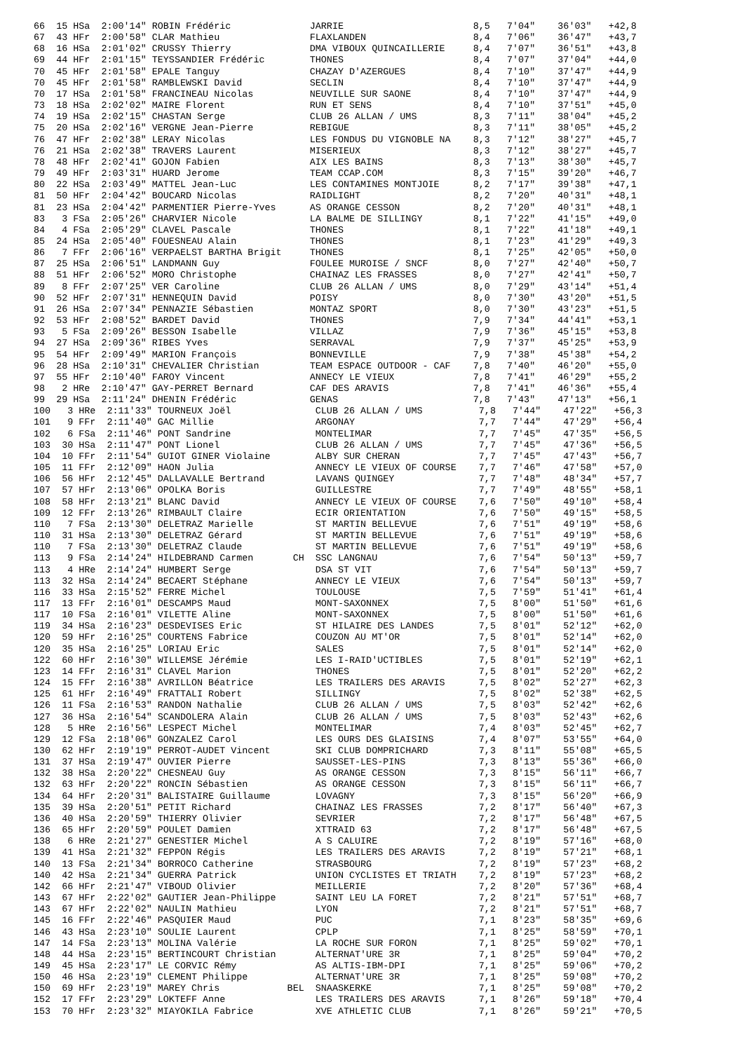66  15 HSa  2:00'14" ROBIN Frédéric              JARRIE                       8,5   7'04"    36'03"   +42,8
67  43 HFr  2:00'58" CLAR Mathieu                FLAXLANDEN                   8,4   7'06"    36'47"   +43,7
68  16 HSa  2:01'02" CRUSSY Thierry              DMA VIBOUX QUINCAILLERIE     8,4   7'07"    36'51"   +43,8
69  44 HFr  2:01'15" TEYSSANDIER Frédéric        THONES                       8,4   7'07"    37'04"   +44,0
70  45 HFr  2:01'58" EPALE Tanguy                CHAZAY D'AZERGUES            8,4   7'10"    37'47"   +44,9
70  45 HFr  2:01'58" RAMBLEWSKI David            SECLIN                       8,4   7'10"    37'47"   +44,9
70  17 HSa  2:01'58" FRANCINEAU Nicolas          NEUVILLE SUR SAONE           8,4   7'10"    37'47"   +44,9
73  18 HSa  2:02'02" MAIRE Florent               RUN ET SENS                  8,4   7'10"    37'51"   +45,0
74  19 HSa  2:02'15" CHASTAN Serge               CLUB 26 ALLAN / UMS          8,3   7'11"    38'04"   +45,2
75  20 HSa  2:02'16" VERGNE Jean-Pierre          REBIGUE                      8,3   7'11"    38'05"   +45,2
76  47 HFr  2:02'38" LERAY Nicolas               LES FONDUS DU VIGNOBLE NA    8,3   7'12"    38'27"   +45,7
76  21 HSa  2:02'38" TRAVERS Laurent             MISERIEUX                    8,3   7'12"    38'27"   +45,7
78  48 HFr  2:02'41" GOJON Fabien                AIX LES BAINS                8,3   7'13"    38'30"   +45,7
79  49 HFr  2:03'31" HUARD Jerome                TEAM CCAP.COM                8,3   7'15"    39'20"   +46,7
80  22 HSa  2:03'49" MATTEL Jean-Luc             LES CONTAMINES MONTJOIE      8,2   7'17"    39'38"   +47,1
81  50 HFr  2:04'42" BOUCARD Nicolas             RAIDLIGHT                    8,2   7'20"    40'31"   +48,1
81  23 HSa  2:04'42" PARMENTIER Pierre-Yves      AS ORANGE CESSON             8,2   7'20"    40'31"   +48,1
83   3 FSa  2:05'26" CHARVIER Nicole             LA BALME DE SILLINGY         8,1   7'22"    41'15"   +49,0
84   4 FSa  2:05'29" CLAVEL Pascale              THONES                       8,1   7'22"    41'18"   +49,1
85  24 HSa  2:05'40" FOUESNEAU Alain             THONES                       8,1   7'23"    41'29"   +49,3
86   7 FFr  2:06'16" VERPAELST BARTHA Brigit     THONES                       8,1   7'25"    42'05"   +50,0
87  25 HSa  2:06'51" LANDMANN Guy                FOULEE MUROISE / SNCF        8,0   7'27"    42'40"   +50,7
88  51 HFr  2:06'52" MORO Christophe             CHAINAZ LES FRASSES          8,0   7'27"    42'41"   +50,7
89   8 FFr  2:07'25" VER Caroline                CLUB 26 ALLAN / UMS          8,0   7'29"    43'14"   +51,4
90  52 HFr  2:07'31" HENNEQUIN David             POISY                        8,0   7'30"    43'20"   +51,5
91  26 HSa  2:07'34" PENNAZIE Sébastien          MONTAZ SPORT                 8,0   7'30"    43'23"   +51,5
92  53 HFr  2:08'52" BARDET David                THONES                       7,9   7'34"    44'41"   +53,1
93   5 FSa  2:09'26" BESSON Isabelle             VILLAZ                       7,9   7'36"    45'15"   +53,8
94  27 HSa  2:09'36" RIBES Yves                  SERRAVAL                     7,9   7'37"    45'25"   +53,9
95  54 HFr  2:09'49" MARION François             BONNEVILLE                   7,9   7'38"    45'38"   +54,2
96  28 HSa  2:10'31" CHEVALIER Christian         TEAM ESPACE OUTDOOR - CAF    7,8   7'40"    46'20"   +55,0
97  55 HFr  2:10'40" FAROY Vincent               ANNECY LE VIEUX              7,8   7'41"    46'29"   +55,2
98   2 HRe  2:10'47" GAY-PERRET Bernard          CAF DES ARAVIS               7,8   7'41"    46'36"   +55,4
99  29 HSa  2:11'24" DHENIN Frédéric             GENAS                        7,8   7'43"    47'13"   +56,1
100   3 HRe  2:11'33" TOURNEUX Joël               CLUB 26 ALLAN / UMS          7,8   7'44"    47'22"   +56,3
101   9 FFr  2:11'40" GAC Millie                  ARGONAY                      7,7   7'44"    47'29"   +56,4
102   6 FSa  2:11'46" PONT Sandrine               MONTELIMAR                   7,7   7'45"    47'35"   +56,5
103  30 HSa  2:11'47" PONT Lionel                 CLUB 26 ALLAN / UMS          7,7   7'45"    47'36"   +56,5
104  10 FFr  2:11'54" GUIOT GINER Violaine        ALBY SUR CHERAN              7,7   7'45"    47'43"   +56,7
105  11 FFr  2:12'09" HAON Julia                  ANNECY LE VIEUX OF COURSE    7,7   7'46"    47'58"   +57,0
106  56 HFr  2:12'45" DALLAVALLE Bertrand         LAVANS QUINGEY               7,7   7'48"    48'34"   +57,7
107  57 HFr  2:13'06" OPOLKA Boris                GUILLESTRE                   7,7   7'49"    48'55"   +58,1
108  58 HFr  2:13'21" BLANC David                 ANNECY LE VIEUX OF COURSE    7,6   7'50"    49'10"   +58,4
109  12 FFr  2:13'26" RIMBAULT Claire             ECIR ORIENTATION             7,6   7'50"    49'15"   +58,5
110   7 FSa  2:13'30" DELETRAZ Marielle           ST MARTIN BELLEVUE           7,6   7'51"    49'19"   +58,6
110  31 HSa  2:13'30" DELETRAZ Gérard             ST MARTIN BELLEVUE           7,6   7'51"    49'19"   +58,6
110   7 FSa  2:13'30" DELETRAZ Claude             ST MARTIN BELLEVUE           7,6   7'51"    49'19"   +58,6
113   9 FSa  2:14'24" HILDEBRAND Carmen       CH  SSC LANGNAU                  7,6   7'54"    50'13"   +59,7
113   4 HRe  2:14'24" HUMBERT Serge               DSA ST VIT                   7,6   7'54"    50'13"   +59,7
113  32 HSa  2:14'24" BECAERT Stéphane            ANNECY LE VIEUX              7,6   7'54"    50'13"   +59,7
116  33 HSa  2:15'52" FERRE Michel                TOULOUSE                     7,5   7'59"    51'41"   +61,4
117  13 FFr  2:16'01" DESCAMPS Maud               MONT-SAXONNEX                7,5   8'00"    51'50"   +61,6
117  10 FSa  2:16'01" VILETTE Aline               MONT-SAXONNEX                7,5   8'00"    51'50"   +61,6
119  34 HSa  2:16'23" DESDEVISES Eric             ST HILAIRE DES LANDES        7,5   8'01"    52'12"   +62,0
120  59 HFr  2:16'25" COURTENS Fabrice            COUZON AU MT'OR              7,5   8'01"    52'14"   +62,0
120  35 HSa  2:16'25" LORIAU Eric                 SALES                        7,5   8'01"    52'14"   +62,0
122  60 HFr  2:16'30" WILLEMSE Jérémie            LES I-RAID'UCTIBLES          7,5   8'01"    52'19"   +62,1
123  14 FFr  2:16'31" CLAVEL Marion               THONES                       7,5   8'01"    52'20"   +62,2
124  15 FFr  2:16'38" AVRILLON Béatrice           LES TRAILERS DES ARAVIS      7,5   8'02"    52'27"   +62,3
125  61 HFr  2:16'49" FRATTALI Robert             SILLINGY                     7,5   8'02"    52'38"   +62,5
126  11 FSa  2:16'53" RANDON Nathalie             CLUB 26 ALLAN / UMS          7,5   8'03"    52'42"   +62,6
127  36 HSa  2:16'54" SCANDOLERA Alain            CLUB 26 ALLAN / UMS          7,5   8'03"    52'43"   +62,6
128   5 HRe  2:16'56" LESPECT Michel              MONTELIMAR                   7,4   8'03"    52'45"   +62,7
129  12 FSa  2:18'06" GONZALEZ Carol              LES OURS DES GLAISINS        7,4   8'07"    53'55"   +64,0
130  62 HFr  2:19'19" PERROT-AUDET Vincent        SKI CLUB DOMPRICHARD         7,3   8'11"    55'08"   +65,5
131  37 HSa  2:19'47" OUVIER Pierre               SAUSSET-LES-PINS             7,3   8'13"    55'36"   +66,0
132  38 HSa  2:20'22" CHESNEAU Guy                AS ORANGE CESSON             7,3   8'15"    56'11"   +66,7
132  63 HFr  2:20'22" RONCIN Sébastien            AS ORANGE CESSON             7,3   8'15"    56'11"   +66,7
134  64 HFr  2:20'31" BALISTAIRE Guillaume        LOVAGNY                      7,3   8'15"    56'20"   +66,9
135  39 HSa  2:20'51" PETIT Richard               CHAINAZ LES FRASSES          7,2   8'17"    56'40"   +67,3
136  40 HSa  2:20'59" THIERRY Olivier             SEVRIER                      7,2   8'17"    56'48"   +67,5
136  65 HFr  2:20'59" POULET Damien               XTTRAID 63                   7,2   8'17"    56'48"   +67,5
138   6 HRe  2:21'27" GENESTIER Michel            A S CALUIRE                  7,2   8'19"    57'16"   +68,0
139  41 HSa  2:21'32" FEPPON Régis                LES TRAILERS DES ARAVIS      7,2   8'19"    57'21"   +68,1
140  13 FSa  2:21'34" BORROCO Catherine           STRASBOURG                   7,2   8'19"    57'23"   +68,2
140  42 HSa  2:21'34" GUERRA Patrick              UNION CYCLISTES ET TRIATH    7,2   8'19"    57'23"   +68,2
142  66 HFr  2:21'47" VIBOUD Olivier              MEILLERIE                    7,2   8'20"    57'36"   +68,4
143  67 HFr  2:22'02" GAUTIER Jean-Philippe       SAINT LEU LA FORET           7,2   8'21"    57'51"   +68,7
143  67 HFr  2:22'02" NAULIN Mathieu              LYON                         7,2   8'21"    57'51"   +68,7
145  16 FFr  2:22'46" PASQUIER Maud               PUC                          7,1   8'23"    58'35"   +69,6
146  43 HSa  2:23'10" SOULIE Laurent              CPLP                         7,1   8'25"    58'59"   +70,1
147  14 FSa  2:23'13" MOLINA Valérie              LA ROCHE SUR FORON           7,1   8'25"    59'02"   +70,1
148  44 HSa  2:23'15" BERTINCOURT Christian       ALTERNAT'URE 3R              7,1   8'25"    59'04"   +70,2
149  45 HSa  2:23'17" LE CORVIC Rémy              AS ALTIS-IBM-DPI             7,1   8'25"    59'06"   +70,2
150  46 HSa  2:23'19" CLEMENT Philippe            ALTERNAT'URE 3R              7,1   8'25"    59'08"   +70,2
150  69 HFr  2:23'19" MAREY Chris            BEL  SNAASKERKE                   7,1   8'25"    59'08"   +70,2
152  17 FFr  2:23'29" LOKTEFF Anne                LES TRAILERS DES ARAVIS      7,1   8'26"    59'18"   +70,4
153  70 HFr  2:23'32" MIAYOKILA Fabrice           XVE ATHLETIC CLUB            7,1   8'26"    59'21"   +70,5